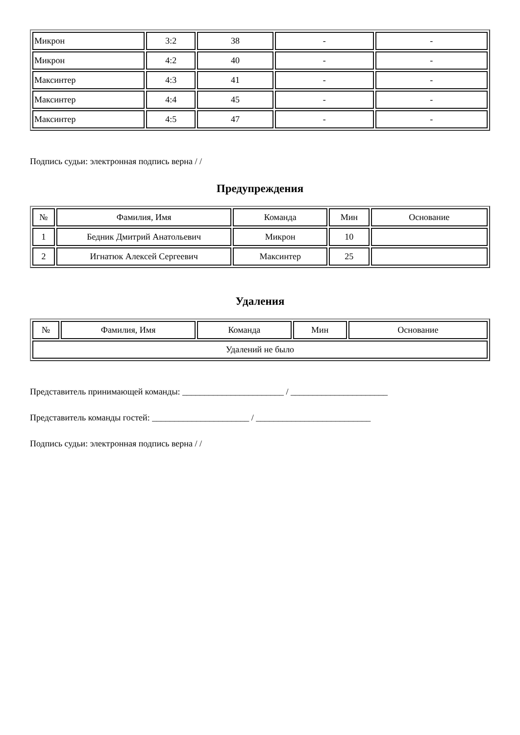| Микрон | 3:2 | 38 | - | - |
| Микрон | 4:2 | 40 | - | - |
| Максинтер | 4:3 | 41 | - | - |
| Максинтер | 4:4 | 45 | - | - |
| Максинтер | 4:5 | 47 | - | - |
Подпись судьи: электронная подпись верна / /
Предупреждения
| № | Фамилия, Имя | Команда | Мин | Основание |
| --- | --- | --- | --- | --- |
| 1 | Бедник Дмитрий Анатольевич | Микрон | 10 | |
| 2 | Игнатюк Алексей Сергеевич | Максинтер | 25 | |
Удаления
| № | Фамилия, Имя | Команда | Мин | Основание |
| --- | --- | --- | --- | --- |
| Удалений не было | | | | |
Представитель принимающей команды: _______________________ / ______________________
Представитель команды гостей: ______________________ / __________________________
Подпись судьи: электронная подпись верна / /